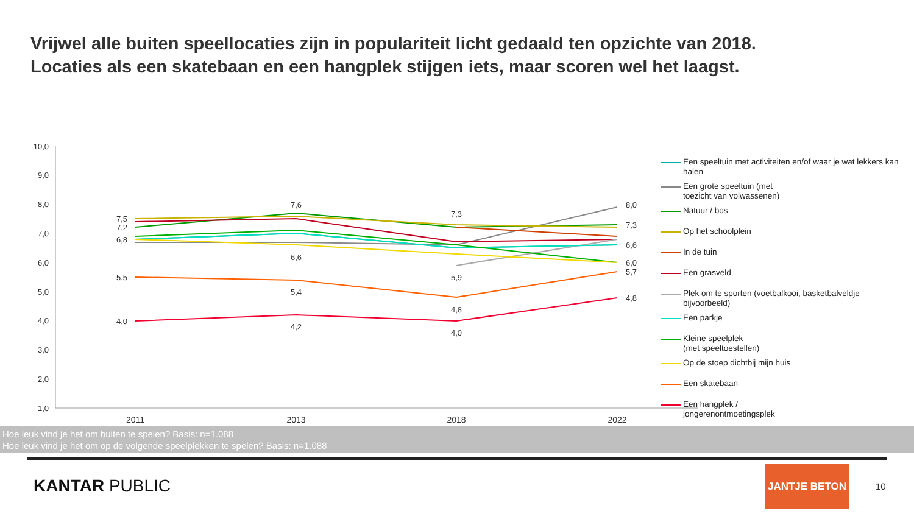Vrijwel alle buiten speellocaties zijn in populariteit licht gedaald ten opzichte van 2018.
Locaties als een skatebaan en een hangplek stijgen iets, maar scoren wel het laagst.
10,0
9,0
8,0
7,0
6,0
5,0
4,0
3,0
2,0
1,0
2011
2013
2018
2022
7,5
7,2
6,8
5,5
4,0
7,6
6,6
5,4
4,2
7,3
5,9
4,8
4,0
8,0
7,3
6,6
6,0
5,7
4,8
Een speeltuin met activiteiten en/of waar je wat lekkers kan halen
Een grote speeltuin (met
toezicht van volwassenen)
Natuur / bos
Op het schoolplein
In de tuin
Een grasveld
Plek om te sporten (voetbalkooi, basketbalveldje bijvoorbeeld)
Een parkje
Kleine speelplek
(met speeltoestellen)
Op de stoep dichtbij mijn huis
Een skatebaan
Een hangplek /
jongerenontmoetingsplek
Hoe leuk vind je het om buiten te spelen? Basis: n=1.088
Hoe leuk vind je het om op de volgende speelplekken te spelen? Basis: n=1.088
KANTAR PUBLIC
JANTJE BETON
10